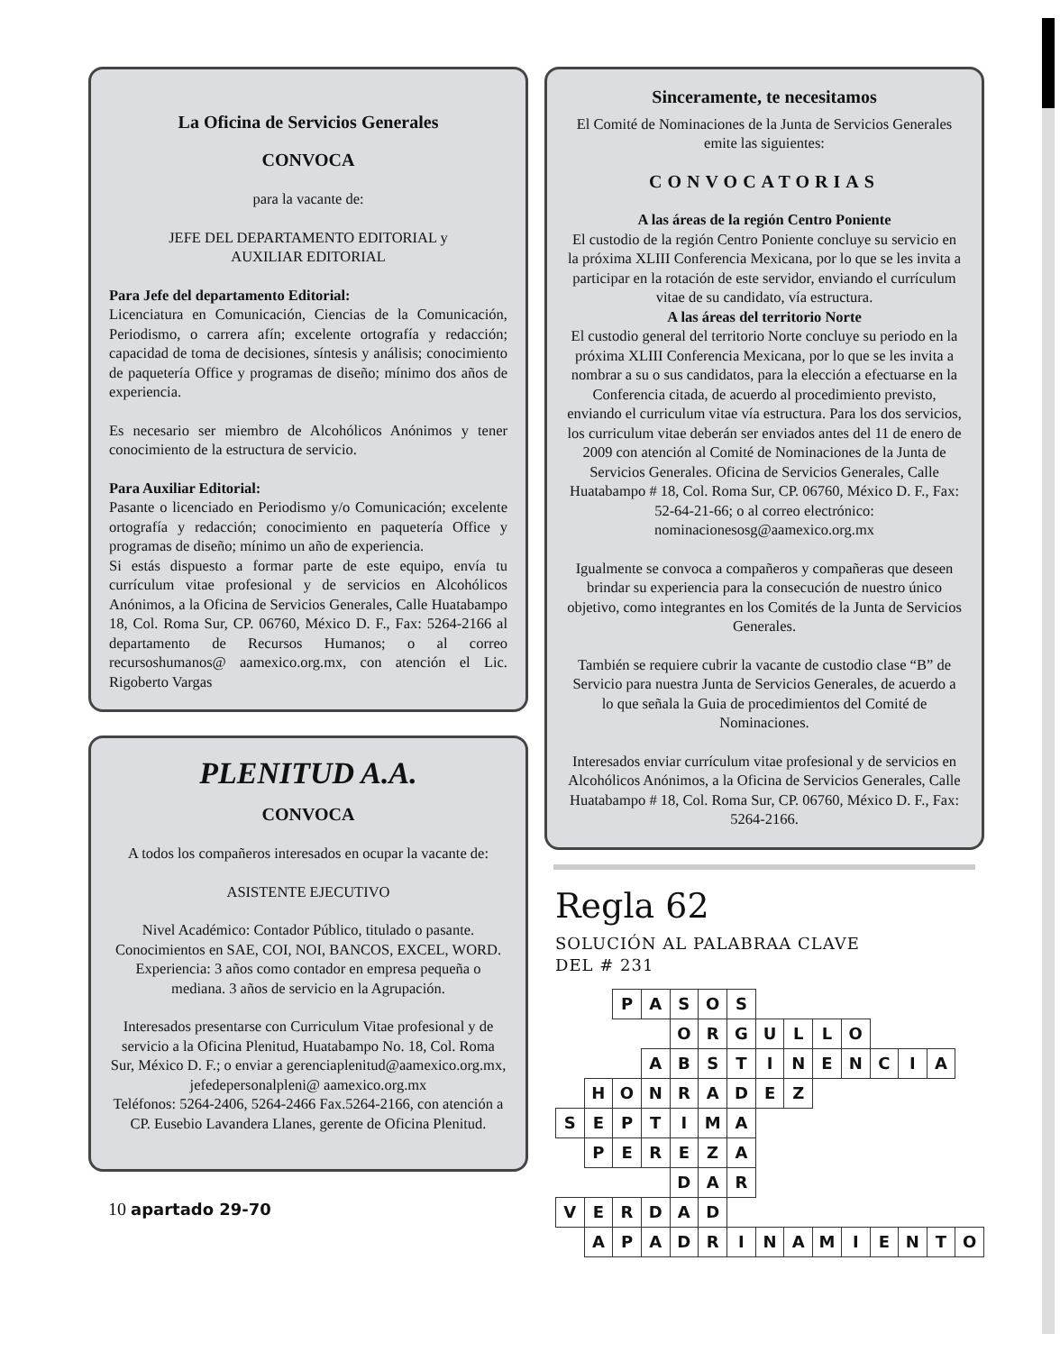La Oficina de Servicios Generales
CONVOCA
para la vacante de:
JEFE DEL DEPARTAMENTO EDITORIAL y
AUXILIAR EDITORIAL
Para Jefe del departamento Editorial:
Licenciatura en Comunicación, Ciencias de la Comunicación, Periodismo, o carrera afín; excelente ortografía y redacción; capacidad de toma de decisiones, síntesis y análisis; conocimiento de paquetería Office y programas de diseño; mínimo dos años de experiencia.
Es necesario ser miembro de Alcohólicos Anónimos y tener conocimiento de la estructura de servicio.
Para Auxiliar Editorial:
Pasante o licenciado en Periodismo y/o Comunicación; excelente ortografía y redacción; conocimiento en paquetería Office y programas de diseño; mínimo un año de experiencia.
Si estás dispuesto a formar parte de este equipo, envía tu currículum vitae profesional y de servicios en Alcohólicos Anónimos, a la Oficina de Servicios Generales, Calle Huatabampo 18, Col. Roma Sur, CP. 06760, México D. F., Fax: 5264-2166 al departamento de Recursos Humanos; o al correo recursoshumanos@ aamexico.org.mx, con atención el Lic. Rigoberto Vargas
PLENITUD A.A.
CONVOCA
A todos los compañeros interesados en ocupar la vacante de:
ASISTENTE EJECUTIVO
Nivel Académico: Contador Público, titulado o pasante. Conocimientos en SAE, COI, NOI, BANCOS, EXCEL, WORD. Experiencia: 3 años como contador en empresa pequeña o mediana. 3 años de servicio en la Agrupación.
Interesados presentarse con Curriculum Vitae profesional y de servicio a la Oficina Plenitud, Huatabampo No. 18, Col. Roma Sur, México D. F.; o enviar a gerenciaplenitud@aamexico.org.mx, jefedepersonalpleni@ aamexico.org.mx
Teléfonos: 5264-2406, 5264-2466 Fax.5264-2166, con atención a CP. Eusebio Lavandera Llanes, gerente de Oficina Plenitud.
10 apartado 29-70
Sinceramente, te necesitamos
El Comité de Nominaciones de la Junta de Servicios Generales emite las siguientes:
CONVOCATORIAS
A las áreas de la región Centro Poniente
El custodio de la región Centro Poniente concluye su servicio en la próxima XLIII Conferencia Mexicana, por lo que se les invita a participar en la rotación de este servidor, enviando el currículum vitae de su candidato, vía estructura.
A las áreas del territorio Norte
El custodio general del territorio Norte concluye su periodo en la próxima XLIII Conferencia Mexicana, por lo que se les invita a nombrar a su o sus candidatos, para la elección a efectuarse en la Conferencia citada, de acuerdo al procedimiento previsto, enviando el curriculum vitae vía estructura. Para los dos servicios, los curriculum vitae deberán ser enviados antes del 11 de enero de 2009 con atención al Comité de Nominaciones de la Junta de Servicios Generales. Oficina de Servicios Generales, Calle Huatabampo # 18, Col. Roma Sur, CP. 06760, México D. F., Fax: 52-64-21-66; o al correo electrónico: nominacionesosg@aamexico.org.mx
Igualmente se convoca a compañeros y compañeras que deseen brindar su experiencia para la consecución de nuestro único objetivo, como integrantes en los Comités de la Junta de Servicios Generales.
También se requiere cubrir la vacante de custodio clase “B” de Servicio para nuestra Junta de Servicios Generales, de acuerdo a lo que señala la Guia de procedimientos del Comité de Nominaciones.
Interesados enviar currículum vitae profesional y de servicios en Alcohólicos Anónimos, a la Oficina de Servicios Generales, Calle Huatabampo # 18, Col. Roma Sur, CP. 06760, México D. F., Fax: 5264-2166.
Regla 62
SOLUCIÓN AL PALABRAA CLAVE
DEL # 231
| | | P | A | S | O | S | | | | | | | | |
| | | | | O | R | G | U | L | L | O | | | | |
| | | | A | B | S | T | I | N | E | N | C | I | A | |
| | H | O | N | R | A | D | E | Z | | | | | | |
| S | E | P | T | I | M | A | | | | | | | | |
| | P | E | R | E | Z | A | | | | | | | | |
| | | | | D | A | R | | | | | | | | |
| V | E | R | D | A | D | | | | | | | | | |
| | A | P | A | D | R | I | N | A | M | I | E | N | T | O |